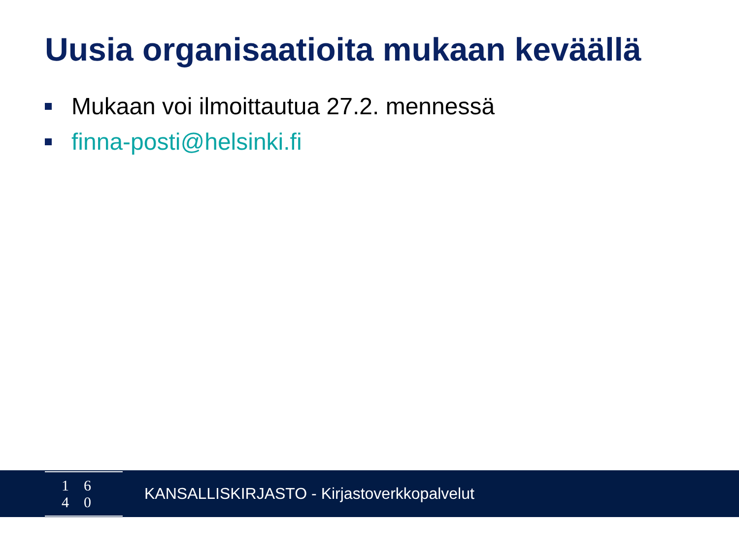Uusia organisaatioita mukaan keväällä
Mukaan voi ilmoittautua 27.2. mennessä
finna-posti@helsinki.fi
16 40
KANSALLISKIRJASTO - Kirjastoverkkopalvelut